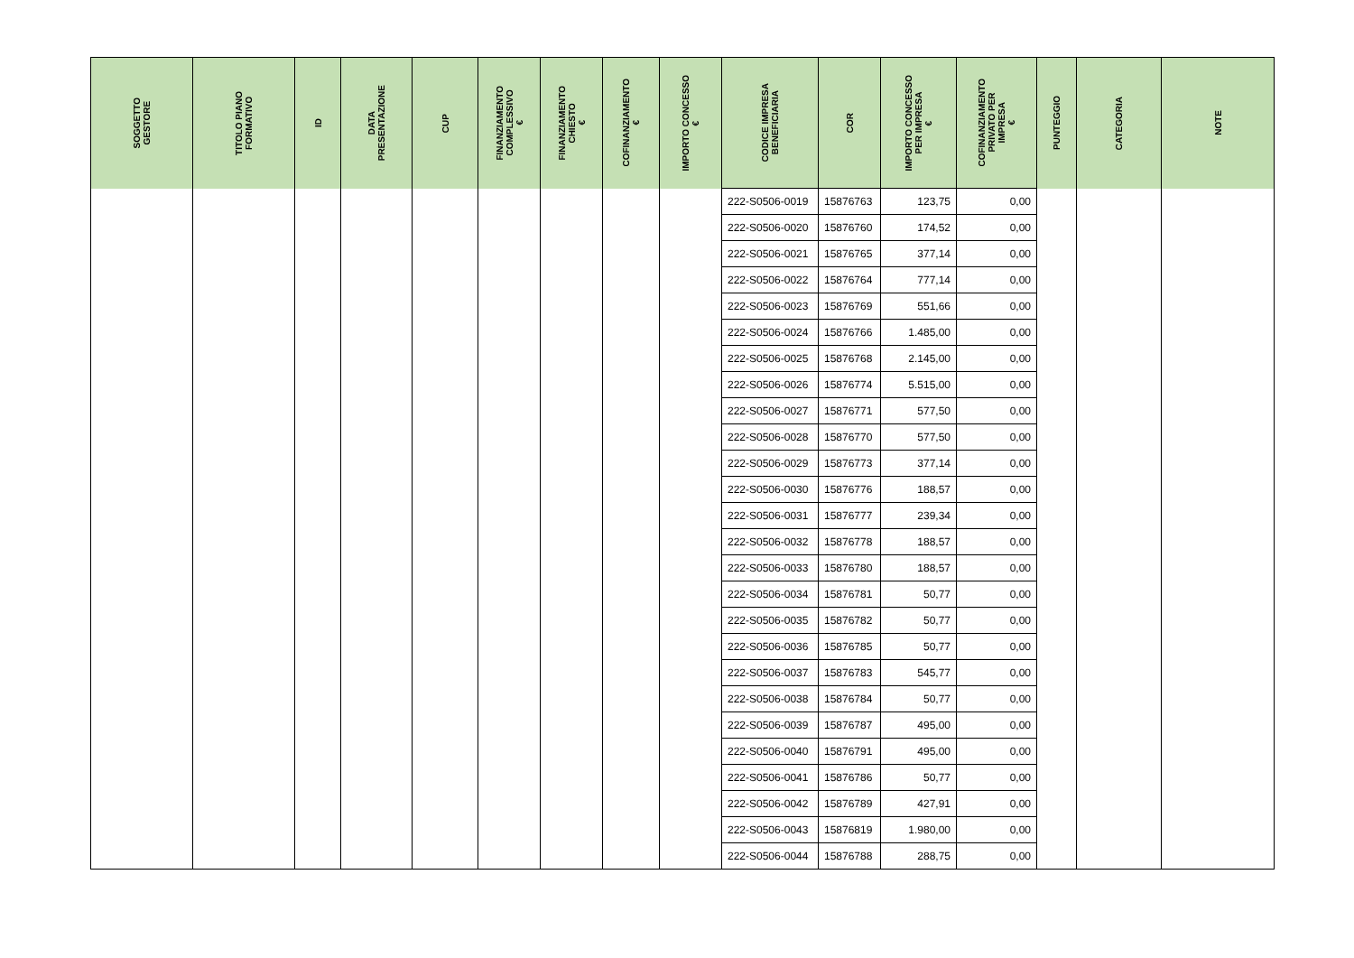| SOGGETTO GESTORE | TITOLO PIANO FORMATIVO | ID | DATA PRESENTAZIONE | CUP | FINANZIAMENTO COMPLESSIVO € | FINANZIAMENTO CHIESTO € | COFINANZIAMENTO € | IMPORTO CONCESSO € | CODICE IMPRESA BENEFICIARIA | COR | IMPORTO CONCESSO PER IMPRESA € | COFINANZIAMENTO PRIVATO PER IMPRESA € | PUNTEGGIO | CATEGORIA | NOTE |
| --- | --- | --- | --- | --- | --- | --- | --- | --- | --- | --- | --- | --- | --- | --- | --- |
| | | | | | | | | | 222-S0506-0019 | 15876763 | 123,75 | 0,00 | | | |
| | | | | | | | | | 222-S0506-0020 | 15876760 | 174,52 | 0,00 | | | |
| | | | | | | | | | 222-S0506-0021 | 15876765 | 377,14 | 0,00 | | | |
| | | | | | | | | | 222-S0506-0022 | 15876764 | 777,14 | 0,00 | | | |
| | | | | | | | | | 222-S0506-0023 | 15876769 | 551,66 | 0,00 | | | |
| | | | | | | | | | 222-S0506-0024 | 15876766 | 1.485,00 | 0,00 | | | |
| | | | | | | | | | 222-S0506-0025 | 15876768 | 2.145,00 | 0,00 | | | |
| | | | | | | | | | 222-S0506-0026 | 15876774 | 5.515,00 | 0,00 | | | |
| | | | | | | | | | 222-S0506-0027 | 15876771 | 577,50 | 0,00 | | | |
| | | | | | | | | | 222-S0506-0028 | 15876770 | 577,50 | 0,00 | | | |
| | | | | | | | | | 222-S0506-0029 | 15876773 | 377,14 | 0,00 | | | |
| | | | | | | | | | 222-S0506-0030 | 15876776 | 188,57 | 0,00 | | | |
| | | | | | | | | | 222-S0506-0031 | 15876777 | 239,34 | 0,00 | | | |
| | | | | | | | | | 222-S0506-0032 | 15876778 | 188,57 | 0,00 | | | |
| | | | | | | | | | 222-S0506-0033 | 15876780 | 188,57 | 0,00 | | | |
| | | | | | | | | | 222-S0506-0034 | 15876781 | 50,77 | 0,00 | | | |
| | | | | | | | | | 222-S0506-0035 | 15876782 | 50,77 | 0,00 | | | |
| | | | | | | | | | 222-S0506-0036 | 15876785 | 50,77 | 0,00 | | | |
| | | | | | | | | | 222-S0506-0037 | 15876783 | 545,77 | 0,00 | | | |
| | | | | | | | | | 222-S0506-0038 | 15876784 | 50,77 | 0,00 | | | |
| | | | | | | | | | 222-S0506-0039 | 15876787 | 495,00 | 0,00 | | | |
| | | | | | | | | | 222-S0506-0040 | 15876791 | 495,00 | 0,00 | | | |
| | | | | | | | | | 222-S0506-0041 | 15876786 | 50,77 | 0,00 | | | |
| | | | | | | | | | 222-S0506-0042 | 15876789 | 427,91 | 0,00 | | | |
| | | | | | | | | | 222-S0506-0043 | 15876819 | 1.980,00 | 0,00 | | | |
| | | | | | | | | | 222-S0506-0044 | 15876788 | 288,75 | 0,00 | | | |